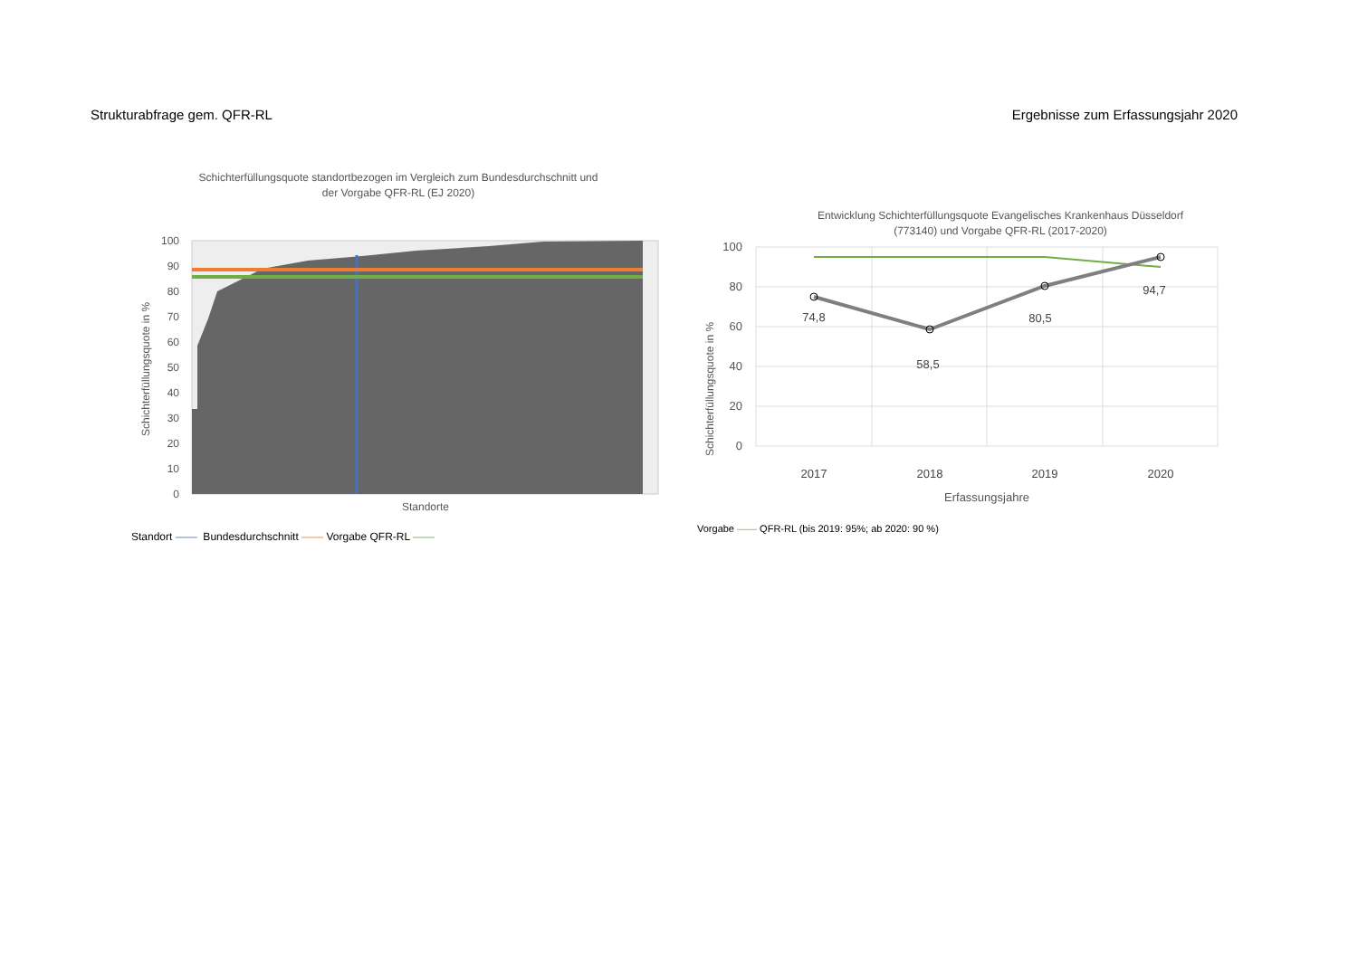Strukturabfrage gem. QFR-RL Ergebnisse zum Erfassungsjahr 2020
Schichterfüllungsquote standortbezogen im Vergleich zum Bundesdurchschnitt und
der Vorgabe QFR-RL (EJ 2020)
Schichterfüllungsquote in %
100
90
80
70
60
50
40
30
20
10
0
Standorte
Standort —— Bundesdurchschnitt —— Vorgabe QFR-RL ——
Entwicklung Schichterfüllungsquote Evangelisches Krankenhaus Düsseldorf
(773140) und Vorgabe QFR-RL (2017-2020)
Schichterfüllungsquote in %
100
80
60
40
20
0
74,8
58,5
80,5
94,7
2017
2018
2019
2020
Erfassungsjahre
Vorgabe —— QFR-RL (bis 2019: 95%; ab 2020: 90 %)